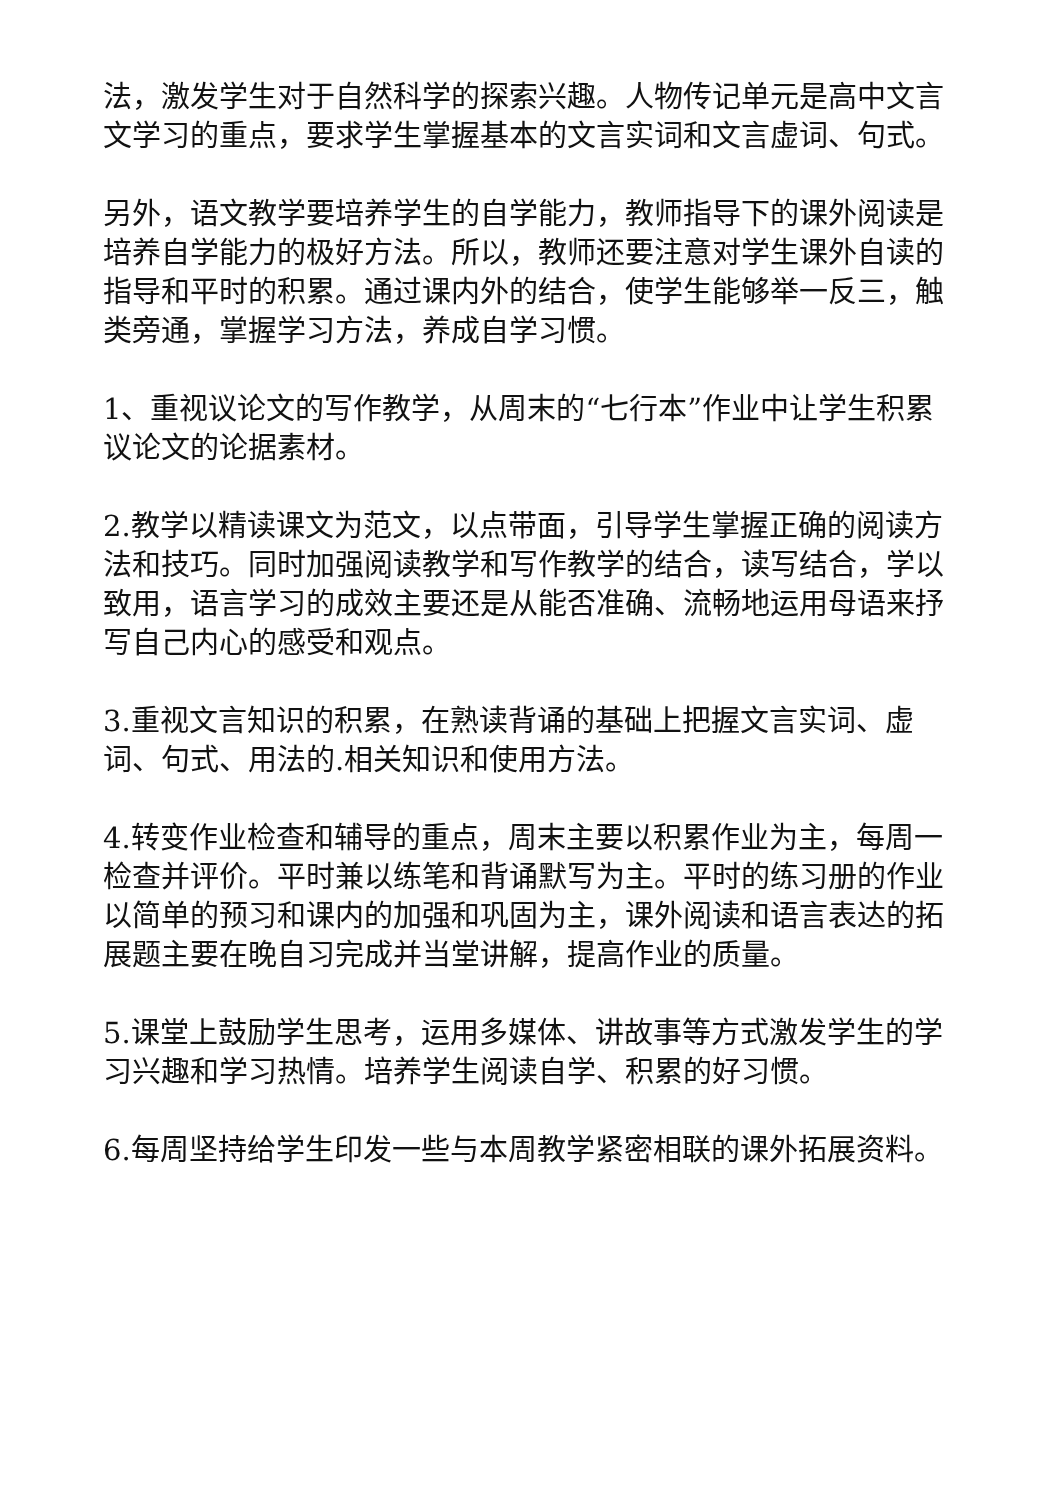法，激发学生对于自然科学的探索兴趣。人物传记单元是高中文言文学习的重点，要求学生掌握基本的文言实词和文言虚词、句式。
另外，语文教学要培养学生的自学能力，教师指导下的课外阅读是培养自学能力的极好方法。所以，教师还要注意对学生课外自读的指导和平时的积累。通过课内外的结合，使学生能够举一反三，触类旁通，掌握学习方法，养成自学习惯。
1、重视议论文的写作教学，从周末的“七行本”作业中让学生积累议论文的论据素材。
2.教学以精读课文为范文，以点带面，引导学生掌握正确的阅读方法和技巧。同时加强阅读教学和写作教学的结合，读写结合，学以致用，语言学习的成效主要还是从能否准确、流畅地运用母语来抒写自己内心的感受和观点。
3.重视文言知识的积累，在熟读背诵的基础上把握文言实词、虚词、句式、用法的.相关知识和使用方法。
4.转变作业检查和辅导的重点，周末主要以积累作业为主，每周一检查并评价。平时兼以练笔和背诵默写为主。平时的练习册的作业以简单的预习和课内的加强和巩固为主，课外阅读和语言表达的拓展题主要在晚自习完成并当堂讲解，提高作业的质量。
5.课堂上鼓励学生思考，运用多媒体、讲故事等方式激发学生的学习兴趣和学习热情。培养学生阅读自学、积累的好习惯。
6.每周坚持给学生印发一些与本周教学紧密相联的课外拓展资料。